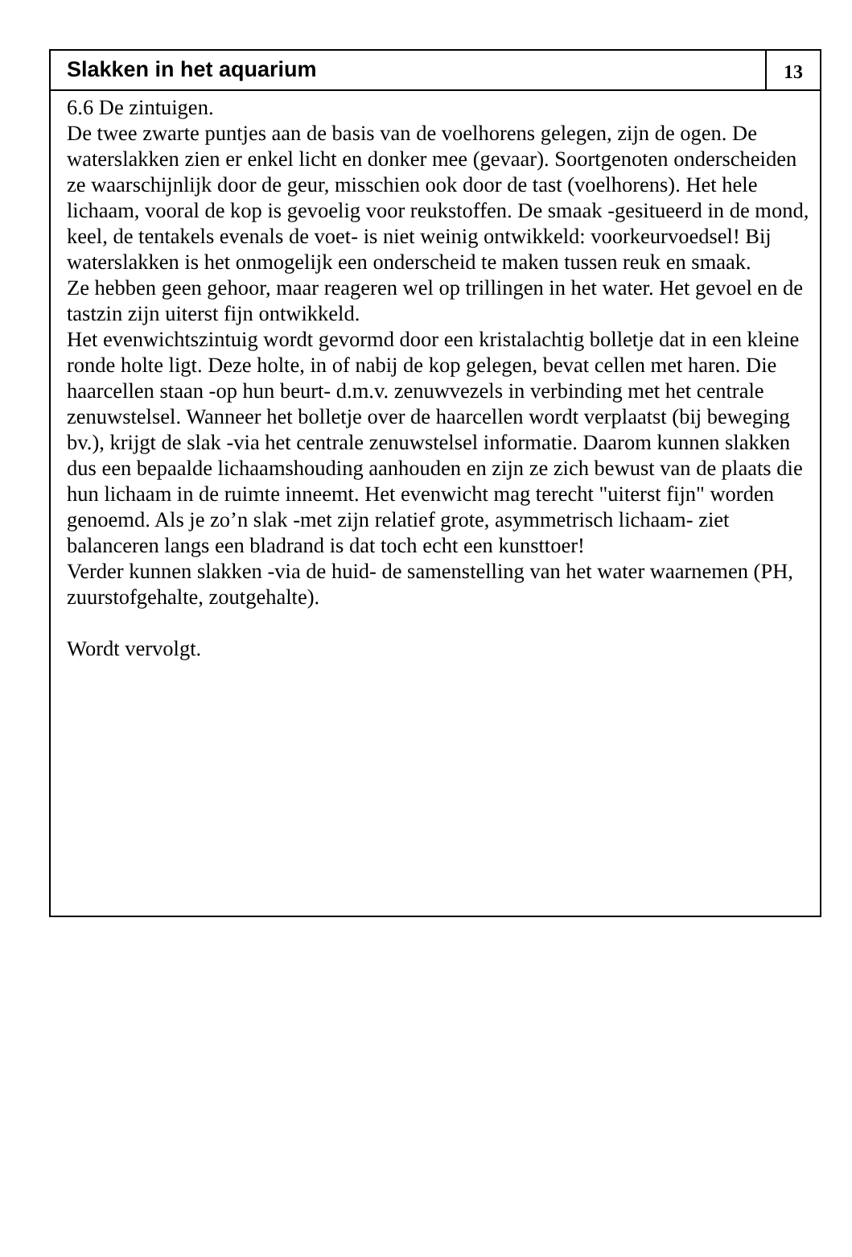Slakken in het aquarium
13
6.6 De zintuigen.
De twee zwarte puntjes aan de basis van de voelhorens gelegen, zijn de ogen. De waterslakken zien er enkel licht en donker mee (gevaar). Soortgenoten onderscheiden ze waarschijnlijk door de geur, misschien ook door de tast (voelhorens). Het hele lichaam, vooral de kop is gevoelig voor reukstoffen. De smaak -gesitueerd in de mond, keel, de tentakels evenals de voet- is niet weinig ontwikkeld: voorkeurvoedsel! Bij waterslakken is het onmogelijk een onderscheid te maken tussen reuk en smaak.
Ze hebben geen gehoor, maar reageren wel op trillingen in het water. Het gevoel en de tastzin zijn uiterst fijn ontwikkeld.
Het evenwichtszintuig wordt gevormd door een kristalachtig bolletje dat in een kleine ronde holte ligt. Deze holte, in of nabij de kop gelegen, bevat cellen met haren. Die haarcellen staan -op hun beurt- d.m.v. zenuwvezels in verbinding met het centrale zenuwstelsel. Wanneer het bolletje over de haarcellen wordt verplaatst (bij beweging bv.), krijgt de slak -via het centrale zenuwstelsel informatie. Daarom kunnen slakken dus een bepaalde lichaamshouding aanhouden en zijn ze zich bewust van de plaats die hun lichaam in de ruimte inneemt. Het evenwicht mag terecht "uiterst fijn" worden genoemd. Als je zo’n slak -met zijn relatief grote, asymmetrisch lichaam- ziet balanceren langs een bladrand is dat toch echt een kunsttoer!
Verder kunnen slakken -via de huid- de samenstelling van het water waarnemen (PH, zuurstofgehalte, zoutgehalte).
Wordt vervolgt.